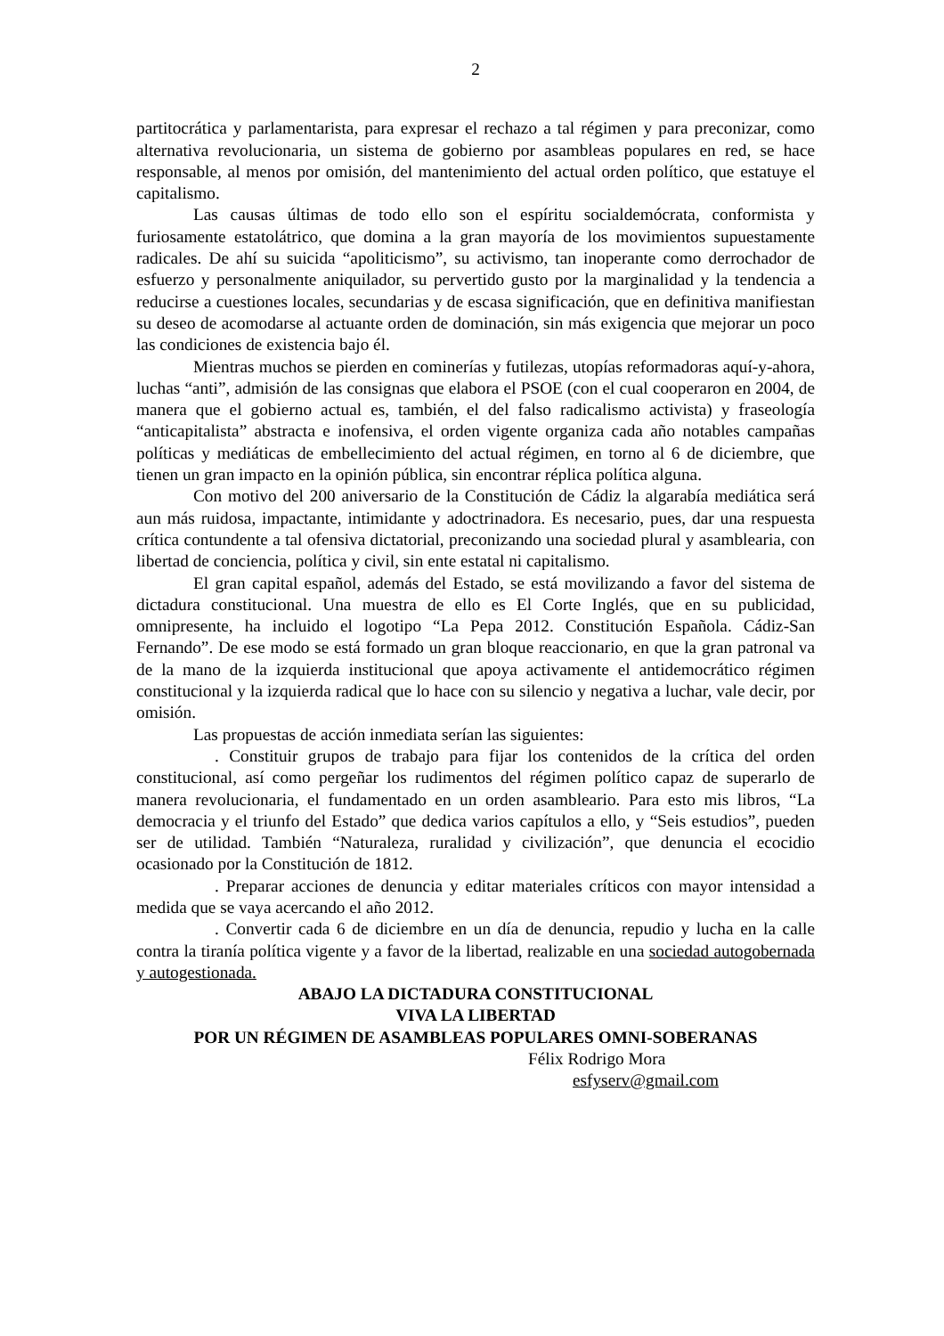2
partitocrática y parlamentarista, para expresar el rechazo a tal régimen y para preconizar, como alternativa revolucionaria, un sistema de gobierno por asambleas populares en red, se hace responsable, al menos por omisión, del mantenimiento del actual orden político, que estatuye el capitalismo.
Las causas últimas de todo ello son el espíritu socialdemócrata, conformista y furiosamente estatolátrico, que domina a la gran mayoría de los movimientos supuestamente radicales. De ahí su suicida “apoliticismo”, su activismo, tan inoperante como derrochador de esfuerzo y personalmente aniquilador, su pervertido gusto por la marginalidad y la tendencia a reducirse a cuestiones locales, secundarias y de escasa significación, que en definitiva manifiestan su deseo de acomodarse al actuante orden de dominación, sin más exigencia que mejorar un poco las condiciones de existencia bajo él.
Mientras muchos se pierden en cominerías y futilezas, utopías reformadoras aquí-y-ahora, luchas “anti”, admisión de las consignas que elabora el PSOE (con el cual cooperaron en 2004, de manera que el gobierno actual es, también, el del falso radicalismo activista) y fraseología “anticapitalista” abstracta e inofensiva, el orden vigente organiza cada año notables campañas políticas y mediáticas de embellecimiento del actual régimen, en torno al 6 de diciembre, que tienen un gran impacto en la opinión pública, sin encontrar réplica política alguna.
Con motivo del 200 aniversario de la Constitución de Cádiz la algarabía mediática será aun más ruidosa, impactante, intimidante y adoctrinadora. Es necesario, pues, dar una respuesta crítica contundente a tal ofensiva dictatorial, preconizando una sociedad plural y asamblearia, con libertad de conciencia, política y civil, sin ente estatal ni capitalismo.
El gran capital español, además del Estado, se está movilizando a favor del sistema de dictadura constitucional. Una muestra de ello es El Corte Inglés, que en su publicidad, omnipresente, ha incluido el logotipo “La Pepa 2012. Constitución Española. Cádiz-San Fernando”. De ese modo se está formado un gran bloque reaccionario, en que la gran patronal va de la mano de la izquierda institucional que apoya activamente el antidemocrático régimen constitucional y la izquierda radical que lo hace con su silencio y negativa a luchar, vale decir, por omisión.
Las propuestas de acción inmediata serían las siguientes:
. Constituir grupos de trabajo para fijar los contenidos de la crítica del orden constitucional, así como pergeñar los rudimentos del régimen político capaz de superarlo de manera revolucionaria, el fundamentado en un orden asambleario. Para esto mis libros, “La democracia y el triunfo del Estado” que dedica varios capítulos a ello, y “Seis estudios”, pueden ser de utilidad. También “Naturaleza, ruralidad y civilización”, que denuncia el ecocidio ocasionado por la Constitución de 1812.
. Preparar acciones de denuncia y editar materiales críticos con mayor intensidad a medida que se vaya acercando el año 2012.
. Convertir cada 6 de diciembre en un día de denuncia, repudio y lucha en la calle contra la tiranía política vigente y a favor de la libertad, realizable en una sociedad autogobernada y autogestionada.
ABAJO LA DICTADURA CONSTITUCIONAL
VIVA LA LIBERTAD
POR UN RÉGIMEN DE ASAMBLEAS POPULARES OMNI-SOBERANAS
Félix Rodrigo Mora
esfyserv@gmail.com